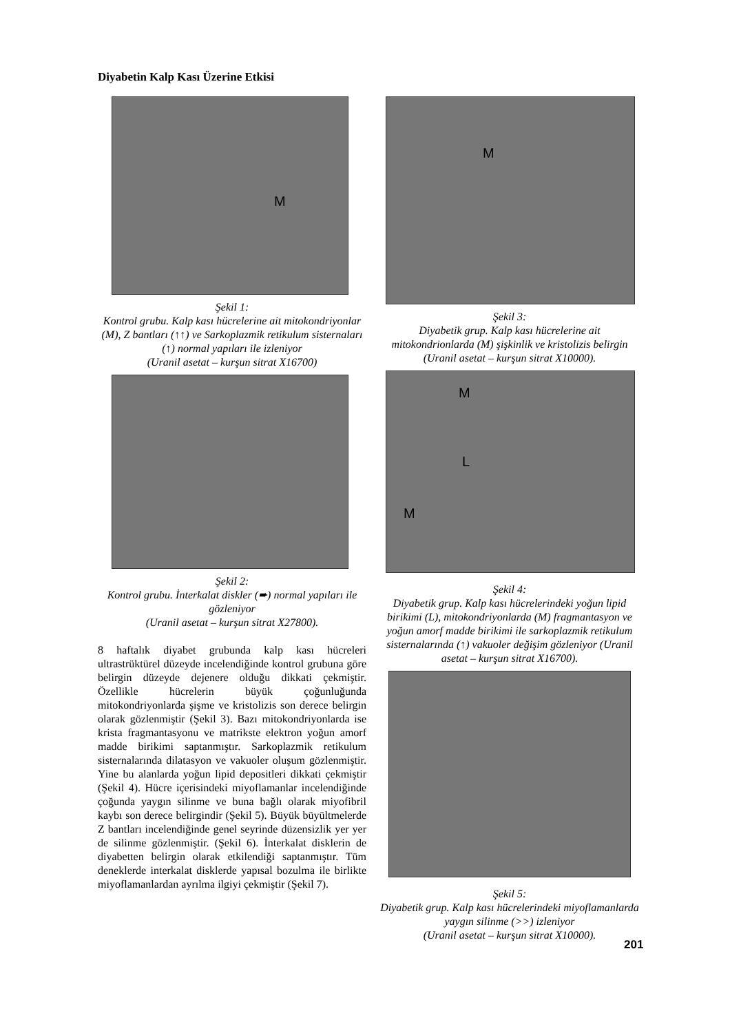Diyabetin Kalp Kası Üzerine Etkisi
M
Şekil 1:
Kontrol grubu. Kalp kası hücrelerine ait mitokondriyonlar (M), Z bantları (↑↑) ve Sarkoplazmik retikulum sisternaları (↑) normal yapıları ile izleniyor
(Uranil asetat – kurşun sitrat X16700)
Şekil 2:
Kontrol grubu. İnterkalat diskler (➨) normal yapıları ile gözleniyor
(Uranil asetat – kurşun sitrat X27800).
8 haftalık diyabet grubunda kalp kası hücreleri ultrastrüktürel düzeyde incelendiğinde kontrol grubuna göre belirgin düzeyde dejenere olduğu dikkati çekmiştir. Özellikle hücrelerin büyük çoğunluğunda mitokondriyonlarda şişme ve kristolizis son derece belirgin olarak gözlenmiştir (Şekil 3). Bazı mitokondriyonlarda ise krista fragmantasyonu ve matrikste elektron yoğun amorf madde birikimi saptanmıştır. Sarkoplazmik retikulum sisternalarında dilatasyon ve vakuoler oluşum gözlenmiştir. Yine bu alanlarda yoğun lipid depositleri dikkati çekmiştir (Şekil 4). Hücre içerisindeki miyoflamanlar incelendiğinde çoğunda yaygın silinme ve buna bağlı olarak miyofibril kaybı son derece belirgindir (Şekil 5). Büyük büyültmelerde Z bantları incelendiğinde genel seyrinde düzensizlik yer yer de silinme gözlenmiştir. (Şekil 6). İnterkalat disklerin de diyabetten belirgin olarak etkilendiği saptanmıştır. Tüm deneklerde interkalat disklerde yapısal bozulma ile birlikte miyoflamanlardan ayrılma ilgiyi çekmiştir (Şekil 7).
M
Şekil 3:
Diyabetik grup. Kalp kası hücrelerine ait mitokondrionlarda (M) şişkinlik ve kristolizis belirgin
(Uranil asetat – kurşun sitrat X10000).
M
L
M
Şekil 4:
Diyabetik grup. Kalp kası hücrelerindeki yoğun lipid birikimi (L), mitokondriyonlarda (M) fragmantasyon ve yoğun amorf madde birikimi ile sarkoplazmik retikulum sisternalarında (↑) vakuoler değişim gözleniyor (Uranil asetat – kurşun sitrat X16700).
Şekil 5:
Diyabetik grup. Kalp kası hücrelerindeki miyoflamanlarda yaygın silinme (>>) izleniyor
(Uranil asetat – kurşun sitrat X10000).
201